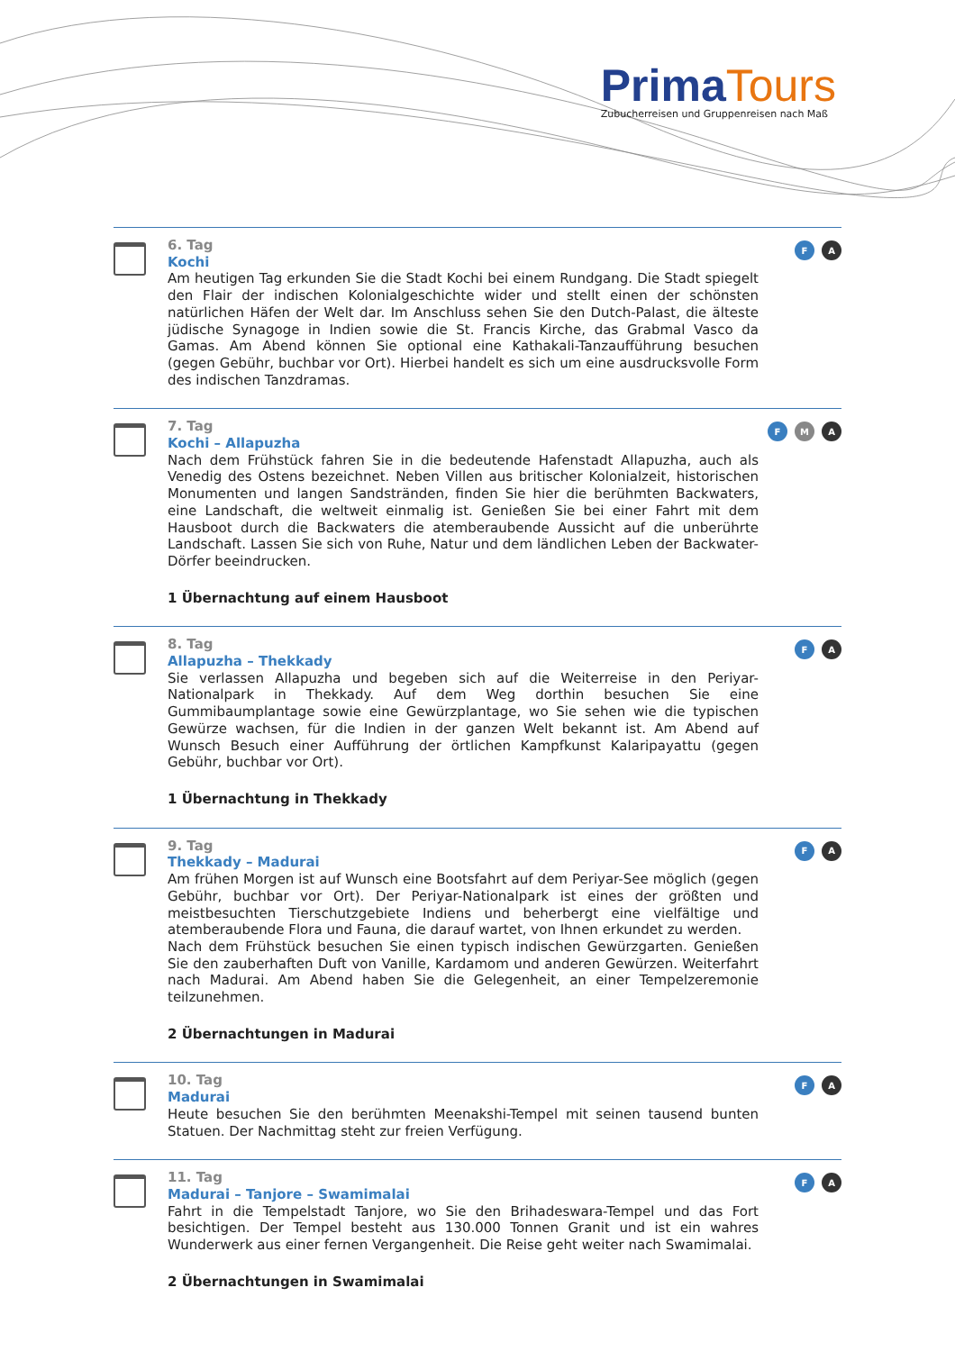Prima Tours
Zubucherreisen und Gruppenreisen nach Maß
6. Tag
Kochi
Am heutigen Tag erkunden Sie die Stadt Kochi bei einem Rundgang. Die Stadt spiegelt den Flair der indischen Kolonialgeschichte wider und stellt einen der schönsten natürlichen Häfen der Welt dar. Im Anschluss sehen Sie den Dutch-Palast, die älteste jüdische Synagoge in Indien sowie die St. Francis Kirche, das Grabmal Vasco da Gamas. Am Abend können Sie optional eine Kathakali-Tanzaufführung besuchen (gegen Gebühr, buchbar vor Ort). Hierbei handelt es sich um eine ausdrucksvolle Form des indischen Tanzdramas.
F A
7. Tag
Kochi – Allapuzha
Nach dem Frühstück fahren Sie in die bedeutende Hafenstadt Allapuzha, auch als Venedig des Ostens bezeichnet. Neben Villen aus britischer Kolonialzeit, historischen Monumenten und langen Sandstränden, finden Sie hier die berühmten Backwaters, eine Landschaft, die weltweit einmalig ist. Genießen Sie bei einer Fahrt mit dem Hausboot durch die Backwaters die atemberaubende Aussicht auf die unberührte Landschaft. Lassen Sie sich von Ruhe, Natur und dem ländlichen Leben der Backwater-Dörfer beeindrucken.
1 Übernachtung auf einem Hausboot
F M A
8. Tag
Allapuzha – Thekkady
Sie verlassen Allapuzha und begeben sich auf die Weiterreise in den Periyar-Nationalpark in Thekkady. Auf dem Weg dorthin besuchen Sie eine Gummibaumplantage sowie eine Gewürzplantage, wo Sie sehen wie die typischen Gewürze wachsen, für die Indien in der ganzen Welt bekannt ist. Am Abend auf Wunsch Besuch einer Aufführung der örtlichen Kampfkunst Kalaripayattu (gegen Gebühr, buchbar vor Ort).
1 Übernachtung in Thekkady
F A
9. Tag
Thekkady – Madurai
Am frühen Morgen ist auf Wunsch eine Bootsfahrt auf dem Periyar-See möglich (gegen Gebühr, buchbar vor Ort). Der Periyar-Nationalpark ist eines der größten und meistbesuchten Tierschutzgebiete Indiens und beherbergt eine vielfältige und atemberaubende Flora und Fauna, die darauf wartet, von Ihnen erkundet zu werden.
Nach dem Frühstück besuchen Sie einen typisch indischen Gewürzgarten. Genießen Sie den zauberhaften Duft von Vanille, Kardamom und anderen Gewürzen. Weiterfahrt nach Madurai. Am Abend haben Sie die Gelegenheit, an einer Tempelzeremonie teilzunehmen.
2 Übernachtungen in Madurai
F A
10. Tag
Madurai
Heute besuchen Sie den berühmten Meenakshi-Tempel mit seinen tausend bunten Statuen. Der Nachmittag steht zur freien Verfügung.
F A
11. Tag
Madurai – Tanjore – Swamimalai
Fahrt in die Tempelstadt Tanjore, wo Sie den Brihadeswara-Tempel und das Fort besichtigen. Der Tempel besteht aus 130.000 Tonnen Granit und ist ein wahres Wunderwerk aus einer fernen Vergangenheit. Die Reise geht weiter nach Swamimalai.
2 Übernachtungen in Swamimalai
F A